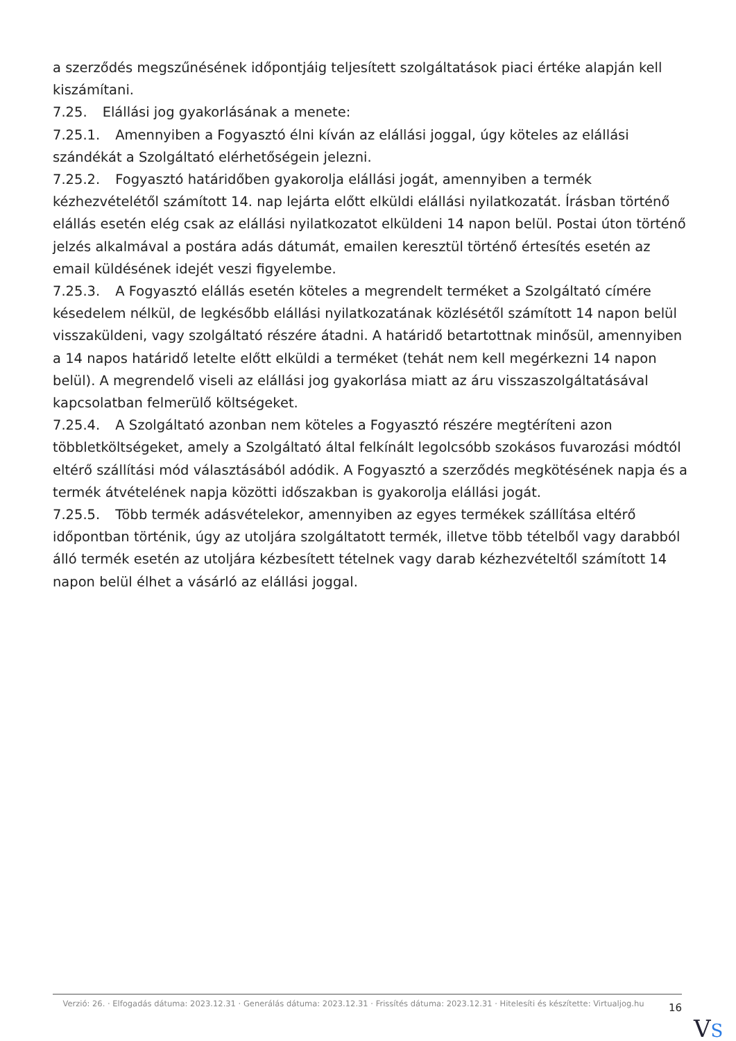a szerződés megszűnésének időpontjáig teljesített szolgáltatások piaci értéke alapján kell kiszámítani.
7.25. Elállási jog gyakorlásának a menete:
7.25.1. Amennyiben a Fogyasztó élni kíván az elállási joggal, úgy köteles az elállási szándékát a Szolgáltató elérhetőségein jelezni.
7.25.2. Fogyasztó határidőben gyakorolja elállási jogát, amennyiben a termék kézhezvételétől számított 14. nap lejárta előtt elküldi elállási nyilatkozatát. Írásban történő elállás esetén elég csak az elállási nyilatkozatot elküldeni 14 napon belül. Postai úton történő jelzés alkalmával a postára adás dátumát, emailen keresztül történő értesítés esetén az email küldésének idejét veszi figyelembe.
7.25.3. A Fogyasztó elállás esetén köteles a megrendelt terméket a Szolgáltató címére késedelem nélkül, de legkésőbb elállási nyilatkozatának közlésétől számított 14 napon belül visszaküldeni, vagy szolgáltató részére átadni. A határidő betartottnak minősül, amennyiben a 14 napos határidő letelte előtt elküldi a terméket (tehát nem kell megérkezni 14 napon belül). A megrendelő viseli az elállási jog gyakorlása miatt az áru visszaszolgáltatásával kapcsolatban felmerülő költségeket.
7.25.4. A Szolgáltató azonban nem köteles a Fogyasztó részére megtéríteni azon többletköltségeket, amely a Szolgáltató által felkínált legolcsóbb szokásos fuvarozási módtól eltérő szállítási mód választásából adódik. A Fogyasztó a szerződés megkötésének napja és a termék átvételének napja közötti időszakban is gyakorolja elállási jogát.
7.25.5. Több termék adásvételekor, amennyiben az egyes termékek szállítása eltérő időpontban történik, úgy az utoljára szolgáltatott termék, illetve több tételből vagy darabból álló termék esetén az utoljára kézbesített tételnek vagy darab kézhezvételtől számított 14 napon belül élhet a vásárló az elállási joggal.
Verzió: 26. · Elfogadás dátuma: 2023.12.31 · Generálás dátuma: 2023.12.31 · Frissítés dátuma: 2023.12.31 · Hitelesíti és készítette: Virtualjog.hu
16
VS